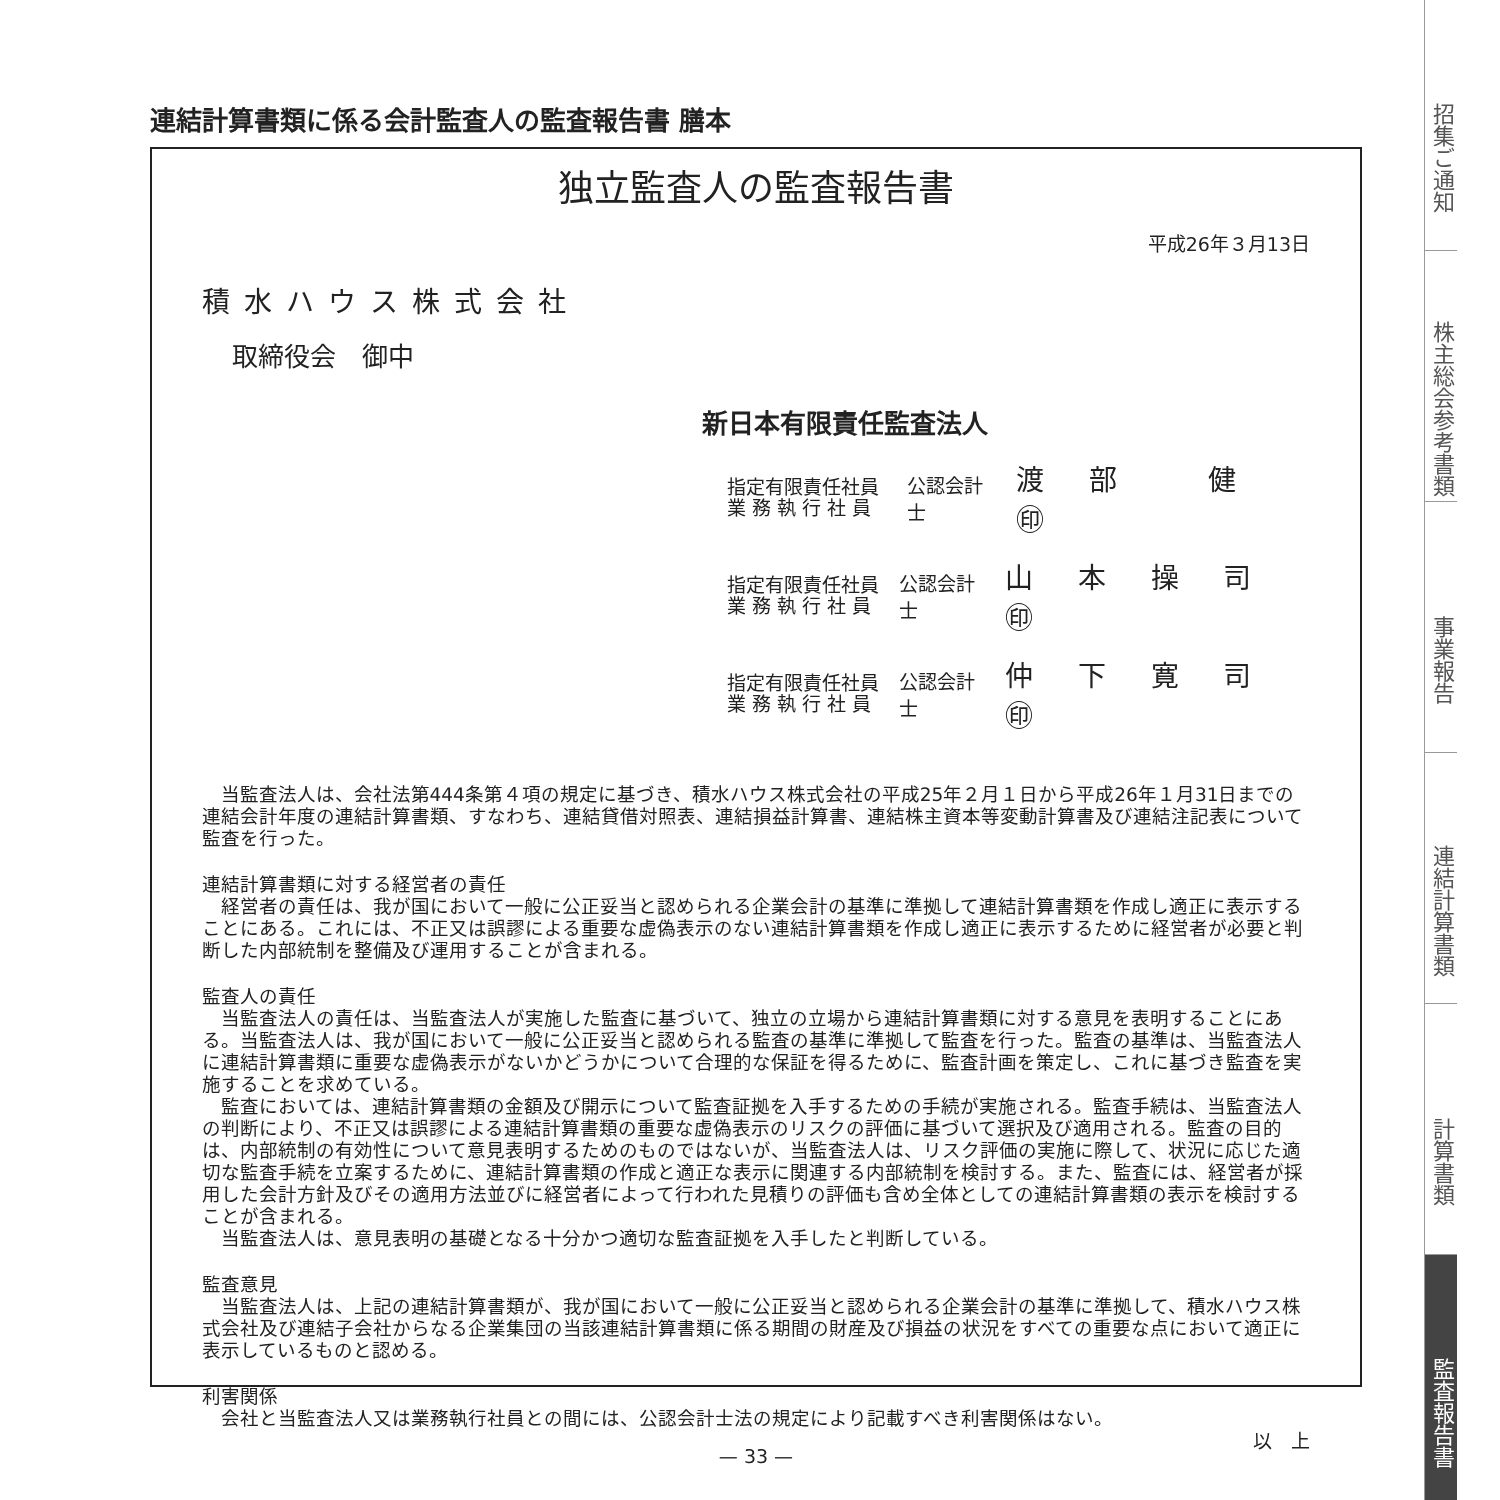連結計算書類に係る会計監査人の監査報告書 膳本
独立監査人の監査報告書
平成26年３月13日
積水ハウス株式会社
取締役会　御中
新日本有限責任監査法人
指定有限責任社員
業 務 執 行 社 員
公認会計士 渡 部　 健 ㊞
指定有限責任社員
業 務 執 行 社 員
公認会計士 山 本 操 司 ㊞
指定有限責任社員
業 務 執 行 社 員
公認会計士 仲 下 寛 司 ㊞
当監査法人は、会社法第444条第４項の規定に基づき、積水ハウス株式会社の平成25年２月１日から平成26年１月31日までの連結会計年度の連結計算書類、すなわち、連結貸借対照表、連結損益計算書、連結株主資本等変動計算書及び連結注記表について監査を行った。
連結計算書類に対する経営者の責任
経営者の責任は、我が国において一般に公正妥当と認められる企業会計の基準に準拠して連結計算書類を作成し適正に表示することにある。これには、不正又は誤謬による重要な虚偽表示のない連結計算書類を作成し適正に表示するために経営者が必要と判断した内部統制を整備及び運用することが含まれる。
監査人の責任
当監査法人の責任は、当監査法人が実施した監査に基づいて、独立の立場から連結計算書類に対する意見を表明することにある。当監査法人は、我が国において一般に公正妥当と認められる監査の基準に準拠して監査を行った。監査の基準は、当監査法人に連結計算書類に重要な虚偽表示がないかどうかについて合理的な保証を得るために、監査計画を策定し、これに基づき監査を実施することを求めている。
監査においては、連結計算書類の金額及び開示について監査証拠を入手するための手続が実施される。監査手続は、当監査法人の判断により、不正又は誤謬による連結計算書類の重要な虚偽表示のリスクの評価に基づいて選択及び適用される。監査の目的は、内部統制の有効性について意見表明するためのものではないが、当監査法人は、リスク評価の実施に際して、状況に応じた適切な監査手続を立案するために、連結計算書類の作成と適正な表示に関連する内部統制を検討する。また、監査には、経営者が採用した会計方針及びその適用方法並びに経営者によって行われた見積りの評価も含め全体としての連結計算書類の表示を検討することが含まれる。
当監査法人は、意見表明の基礎となる十分かつ適切な監査証拠を入手したと判断している。
監査意見
当監査法人は、上記の連結計算書類が、我が国において一般に公正妥当と認められる企業会計の基準に準拠して、積水ハウス株式会社及び連結子会社からなる企業集団の当該連結計算書類に係る期間の財産及び損益の状況をすべての重要な点において適正に表示しているものと認める。
利害関係
会社と当監査法人又は業務執行社員との間には、公認会計士法の規定により記載すべき利害関係はない。
以　上
— 33 —
招集ご通知
株主総会参考書類
事業報告
連結計算書類
計算書類
監査報告書